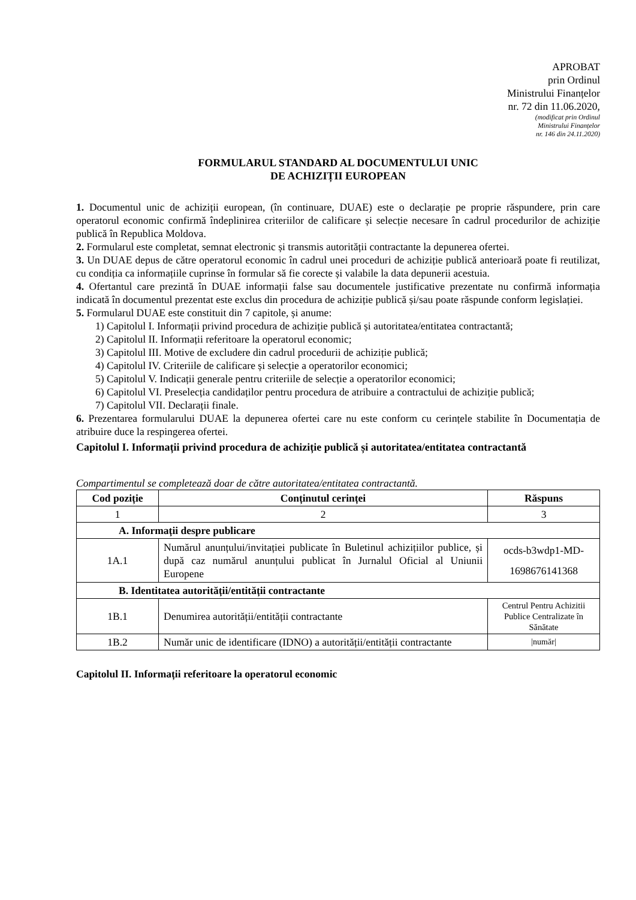APROBAT
prin Ordinul
Ministrului Finanțelor
nr. 72 din 11.06.2020,
(modificat prin Ordinul
Ministrului Finanțelor
nr. 146 din 24.11.2020)
FORMULARUL STANDARD AL DOCUMENTULUI UNIC
DE ACHIZIȚII EUROPEAN
1. Documentul unic de achiziții european, (în continuare, DUAE) este o declarație pe proprie răspundere, prin care operatorul economic confirmă îndeplinirea criteriilor de calificare și selecție necesare în cadrul procedurilor de achiziție publică în Republica Moldova.
2. Formularul este completat, semnat electronic și transmis autorității contractante la depunerea ofertei.
3. Un DUAE depus de către operatorul economic în cadrul unei proceduri de achiziție publică anterioară poate fi reutilizat, cu condiția ca informațiile cuprinse în formular să fie corecte și valabile la data depunerii acestuia.
4. Ofertantul care prezintă în DUAE informații false sau documentele justificative prezentate nu confirmă informația indicată în documentul prezentat este exclus din procedura de achiziție publică și/sau poate răspunde conform legislației.
5. Formularul DUAE este constituit din 7 capitole, și anume:
1) Capitolul I. Informații privind procedura de achiziție publică și autoritatea/entitatea contractantă;
2) Capitolul II. Informații referitoare la operatorul economic;
3) Capitolul III. Motive de excludere din cadrul procedurii de achiziție publică;
4) Capitolul IV. Criteriile de calificare și selecție a operatorilor economici;
5) Capitolul V. Indicații generale pentru criteriile de selecție a operatorilor economici;
6) Capitolul VI. Preselecția candidaților pentru procedura de atribuire a contractului de achiziție publică;
7) Capitolul VII. Declarații finale.
6. Prezentarea formularului DUAE la depunerea ofertei care nu este conform cu cerințele stabilite în Documentația de atribuire duce la respingerea ofertei.
Capitolul I. Informații privind procedura de achiziție publică și autoritatea/entitatea contractantă
Compartimentul se completează doar de către autoritatea/entitatea contractantă.
| Cod poziție | Conținutul cerinței | Răspuns |
| --- | --- | --- |
| 1 | 2 | 3 |
| A. Informații despre publicare | | |
| 1A.1 | Numărul anunțului/invitației publicate în Buletinul achizițiilor publice, și după caz numărul anunțului publicat în Jurnalul Oficial al Uniunii Europene | ocds-b3wdp1-MD-1698676141368 |
| B. Identitatea autorității/entității contractante | | |
| 1B.1 | Denumirea autorității/entității contractante | Centrul Pentru Achizitii Publice Centralizate în Sănătate |
| 1B.2 | Număr unic de identificare (IDNO) a autorității/entității contractante | /număr/ |
Capitolul II. Informații referitoare la operatorul economic